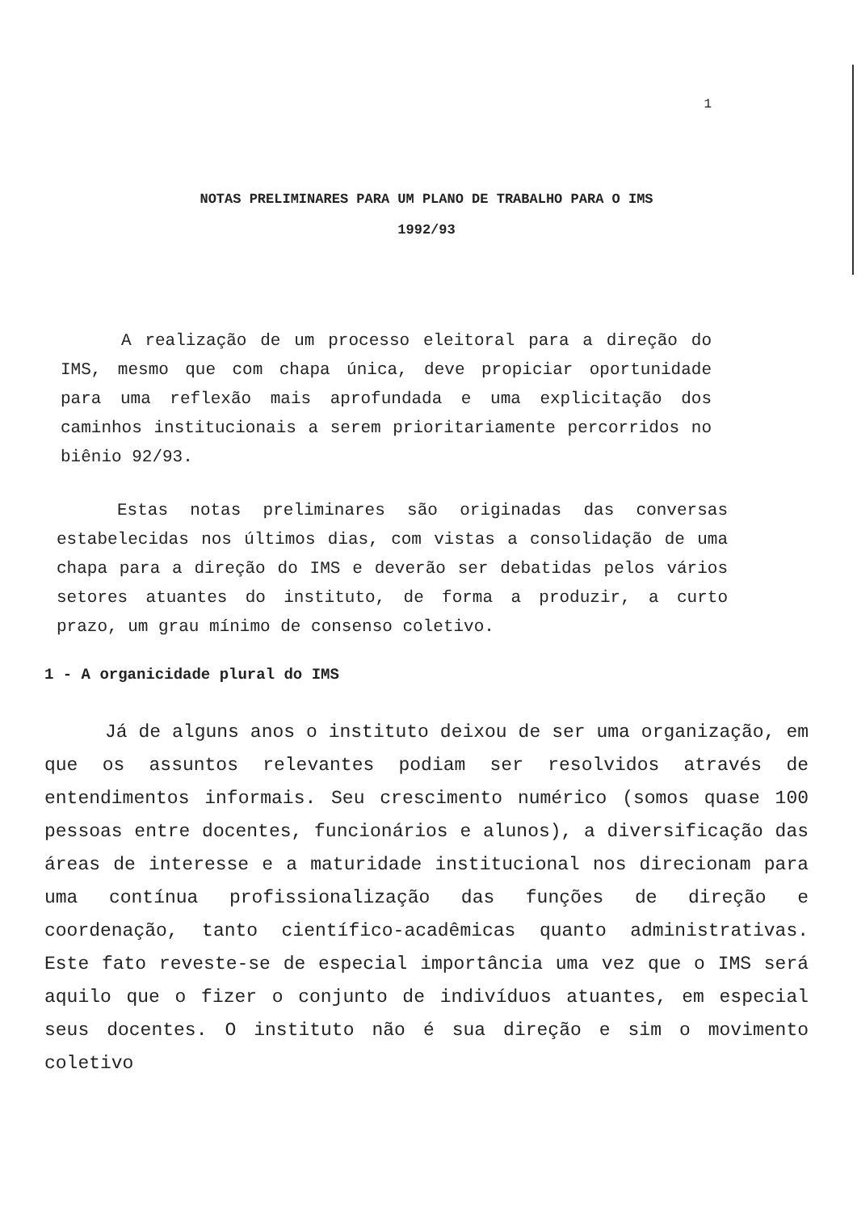1
NOTAS PRELIMINARES PARA UM PLANO DE TRABALHO PARA O IMS
1992/93
A realização de um processo eleitoral para a direção do IMS, mesmo que com chapa única, deve propiciar oportunidade para uma reflexão mais aprofundada e uma explicitação dos caminhos institucionais a serem prioritariamente percorridos no biênio 92/93.
Estas notas preliminares são originadas das conversas estabelecidas nos últimos dias, com vistas a consolidação de uma chapa para a direção do IMS e deverão ser debatidas pelos vários setores atuantes do instituto, de forma a produzir, a curto prazo, um grau mínimo de consenso coletivo.
1 - A organicidade plural do IMS
Já de alguns anos o instituto deixou de ser uma organização, em que os assuntos relevantes podiam ser resolvidos através de entendimentos informais. Seu crescimento numérico (somos quase 100 pessoas entre docentes, funcionários e alunos), a diversificação das áreas de interesse e a maturidade institucional nos direcionam para uma contínua profissionalização das funções de direção e coordenação, tanto científico-acadêmicas quanto administrativas. Este fato reveste-se de especial importância uma vez que o IMS será aquilo que o fizer o conjunto de indivíduos atuantes, em especial seus docentes. O instituto não é sua direção e sim o movimento coletivo